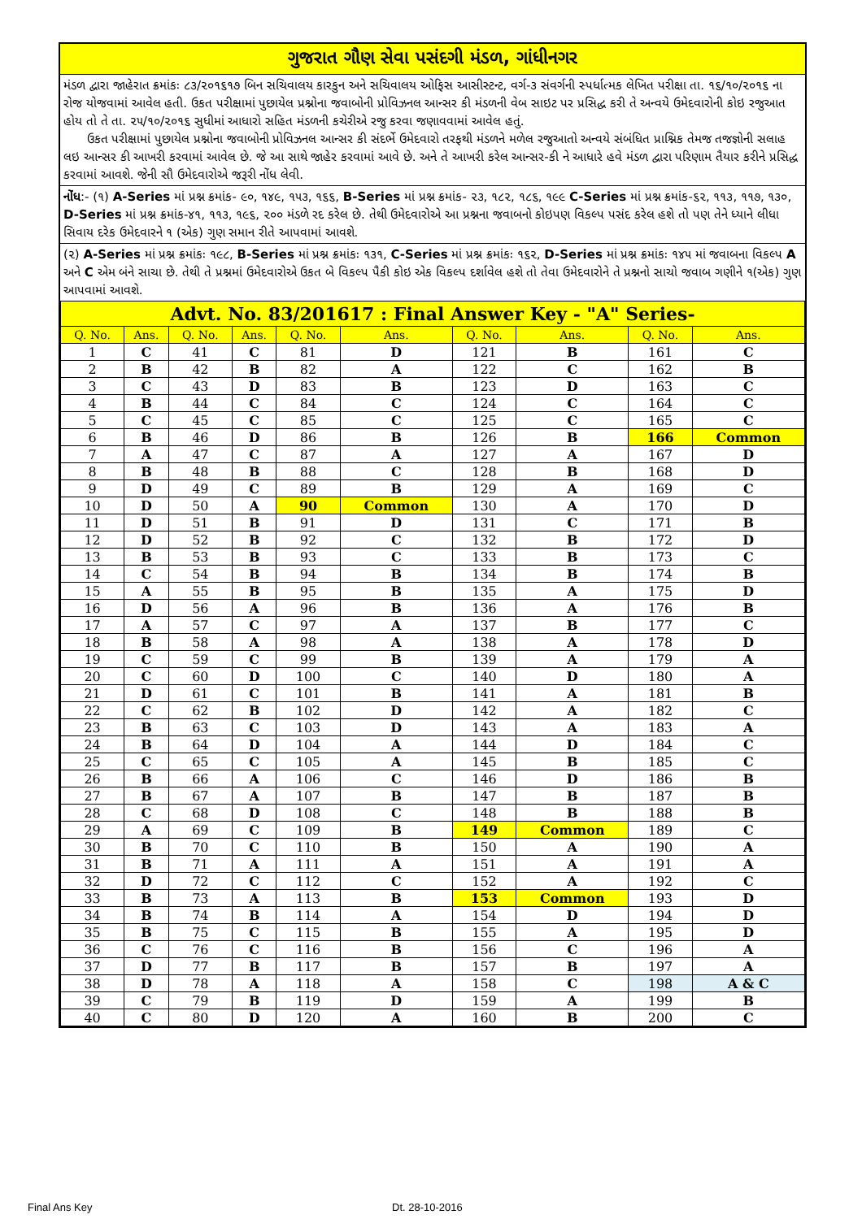ગુજરાત ગૌણ સેવા પસંદગી મંડળ, ગાંધીનગર
મંડળ દ્વારા જાહેરાત ક્રમાંકઃ ૮૩/૨૦૧૬૧૭ બિન સચિવાલય કારકુન અને સચિવાલય ઓફિસ આસીસ્ટન્ટ, વર્ગ-૩ સંવર્ગની સ્પર્ધાત્મક લેખિત પરીક્ષા તા. ૧૬/૧૦/૨૦૧૬ ના રોજ યોજવામાં આવેલ હતી. ઉકત પરીક્ષામાં પુછાયેલ પ્રશ્નોના જવાબોની પ્રોવિઝનલ આન્સર કી મંડળની વેબ સાઇટ પર પ્રસિદ્ધ કરી તે અન્વયે ઉમેદવારોની કોઇ રજુઆત હોય તો તે તા. ૨૫/૧૦/૨૦૧૬ સુધીમાં આધારો સહિત મંડળની કચેરીએ રજુ કરવા જણાવવામાં આવેલ હતું.
ઉકત પરીક્ષામાં પુછાયેલ પ્રશ્નોના જવાબોની પ્રોવિઝનલ આન્સર કી સંદર્ભે ઉમેદવારો તરફથી મંડળને મળેલ રજુઆતો અન્વયે સંબંધિત પ્રાશ્નિક તેમજ તજજ્ઞોની સલાહ લઇ આન્સર કી આખરી કરવામાં આવેલ છે. જે આ સાથે જાહેર કરવામાં આવે છે. અને તે આખરી કરેલ આન્સર-કી ને આધારે હવે મંડળ દ્વારા પરિણામ તૈયાર કરીને પ્રસિદ્ધ કરવામાં આવશે. જેની સૌ ઉમેદવારોએ જરૂરી નોંધ લેવી.
નોંધ:- (૧) A-Series માં પ્રશ્ન ક્રમાંક- ૯૦, ૧૪૯, ૧૫૩, ૧૬૬, B-Series માં પ્રશ્ન ક્રમાંક- ૨૩, ૧૮૨, ૧૮૬, ૧૯૯ C-Series માં પ્રશ્ન ક્રમાંક-૬૨, ૧૧૩, ૧૧૭, ૧૩૦, D-Series માં પ્રશ્ન ક્રમાંક-૪૧, ૧૧૩, ૧૯૬, ૨૦૦ મંડળે રદ કરેલ છે. તેથી ઉમેદવારોએ આ પ્રશ્નના જવાબનો કોઇપણ વિકલ્પ પસંદ કરેલ હશે તો પણ તેને ધ્યાને લીધા સિવાય દરેક ઉમેદવારને ૧ (એક) ગુણ સમાન રીતે આપવામાં આવશે.
(૨) A-Series માં પ્રશ્ન ક્રમાંકઃ ૧૯૮, B-Series માં પ્રશ્ન ક્રમાંકઃ ૧૩૧, C-Series માં પ્રશ્ન ક્રમાંકઃ ૧૬૨, D-Series માં પ્રશ્ન ક્રમાંકઃ ૧૪૫ માં જવાબના વિકલ્પ A અને C એમ બંને સાચા છે. તેથી તે પ્રશ્નમાં ઉમેદવારોએ ઉકત બે વિકલ્પ પૈકી કોઇ એક વિકલ્પ દર્શાવેલ હશે તો તેવા ઉમેદવારોને તે પ્રશ્નનો સાચો જવાબ ગણીને ૧(એક) ગુણ આપવામાં આવશે.
| Advt. No. 83/201617 : Final Answer Key - "A" Series- | | | | | | | | | |
| Q. No. | Ans. | Q. No. | Ans. | Q. No. | Ans. | Q. No. | Ans. | Q. No. | Ans. |
| 1 | C | 41 | C | 81 | D | 121 | B | 161 | C |
| 2 | B | 42 | B | 82 | A | 122 | C | 162 | B |
| 3 | C | 43 | D | 83 | B | 123 | D | 163 | C |
| 4 | B | 44 | C | 84 | C | 124 | C | 164 | C |
| 5 | C | 45 | C | 85 | C | 125 | C | 165 | C |
| 6 | B | 46 | D | 86 | B | 126 | B | 166 | Common |
| 7 | A | 47 | C | 87 | A | 127 | A | 167 | D |
| 8 | B | 48 | B | 88 | C | 128 | B | 168 | D |
| 9 | D | 49 | C | 89 | B | 129 | A | 169 | C |
| 10 | D | 50 | A | 90 | Common | 130 | A | 170 | D |
| 11 | D | 51 | B | 91 | D | 131 | C | 171 | B |
| 12 | D | 52 | B | 92 | C | 132 | B | 172 | D |
| 13 | B | 53 | B | 93 | C | 133 | B | 173 | C |
| 14 | C | 54 | B | 94 | B | 134 | B | 174 | B |
| 15 | A | 55 | B | 95 | B | 135 | A | 175 | D |
| 16 | D | 56 | A | 96 | B | 136 | A | 176 | B |
| 17 | A | 57 | C | 97 | A | 137 | B | 177 | C |
| 18 | B | 58 | A | 98 | A | 138 | A | 178 | D |
| 19 | C | 59 | C | 99 | B | 139 | A | 179 | A |
| 20 | C | 60 | D | 100 | C | 140 | D | 180 | A |
| 21 | D | 61 | C | 101 | B | 141 | A | 181 | B |
| 22 | C | 62 | B | 102 | D | 142 | A | 182 | C |
| 23 | B | 63 | C | 103 | D | 143 | A | 183 | A |
| 24 | B | 64 | D | 104 | A | 144 | D | 184 | C |
| 25 | C | 65 | C | 105 | A | 145 | B | 185 | C |
| 26 | B | 66 | A | 106 | C | 146 | D | 186 | B |
| 27 | B | 67 | A | 107 | B | 147 | B | 187 | B |
| 28 | C | 68 | D | 108 | C | 148 | B | 188 | B |
| 29 | A | 69 | C | 109 | B | 149 | Common | 189 | C |
| 30 | B | 70 | C | 110 | B | 150 | A | 190 | A |
| 31 | B | 71 | A | 111 | A | 151 | A | 191 | A |
| 32 | D | 72 | C | 112 | C | 152 | A | 192 | C |
| 33 | B | 73 | A | 113 | B | 153 | Common | 193 | D |
| 34 | B | 74 | B | 114 | A | 154 | D | 194 | D |
| 35 | B | 75 | C | 115 | B | 155 | A | 195 | D |
| 36 | C | 76 | C | 116 | B | 156 | C | 196 | A |
| 37 | D | 77 | B | 117 | B | 157 | B | 197 | A |
| 38 | D | 78 | A | 118 | A | 158 | C | 198 | A & C |
| 39 | C | 79 | B | 119 | D | 159 | A | 199 | B |
| 40 | C | 80 | D | 120 | A | 160 | B | 200 | C |
Final Ans Key Dt. 28-10-2016